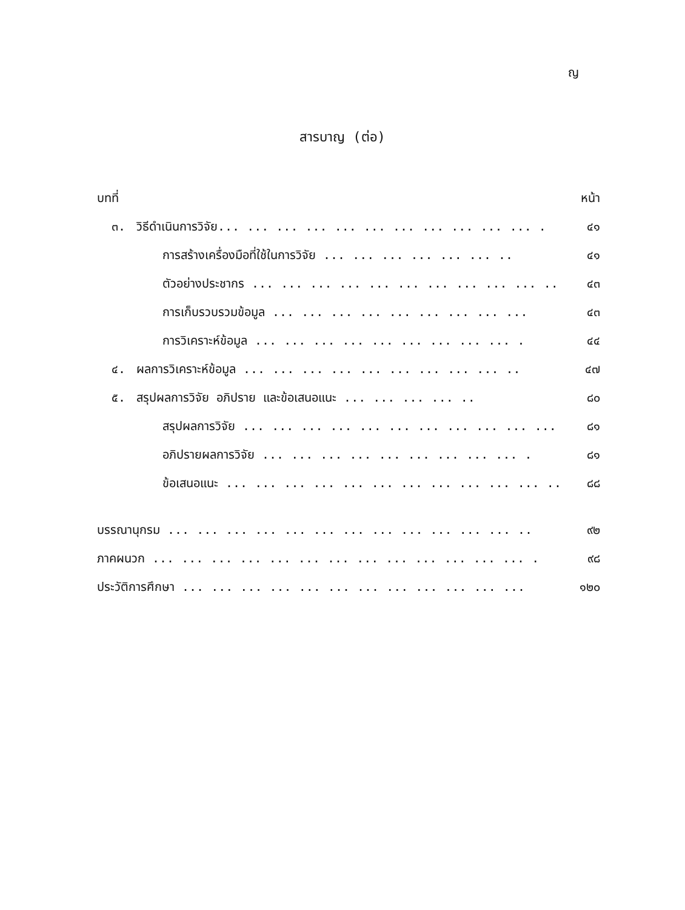ญ
สารบาญ (ต่อ)
บทที่ หน้า
๓. วิธีดำเนินการวิจัย... ... ... ... ... ... ... ... ... ... ... . ๔๑
การสร้างเครื่องมือที่ใช้ในการวิจัย ... ... ... ... ... ... .. ๔๑
ตัวอย่างประชากร ... ... ... ... ... ... ... ... ... ... .. ๔๓
การเก็บรวบรวมข้อมูล ... ... ... ... ... ... ... ... ... ๔๓
การวิเคราะห์ข้อมูล ... ... ... ... ... ... ... ... ... . ๔๔
๔. ผลการวิเคราะห์ข้อมูล ... ... ... ... ... ... ... ... ... .. ๔๗
๕. สรุปผลการวิจัย อภิปราย และข้อเสนอแนะ ... ... ... ... .. ๘๐
สรุปผลการวิจัย ... ... ... ... ... ... ... ... ... ... ... ๘๑
อภิปรายผลการวิจัย ... ... ... ... ... ... ... ... ... . ๘๑
ข้อเสนอแนะ ... ... ... ... ... ... ... ... ... ... ... ... ๘๘
บรรณานุกรม ... ... ... ... ... ... ... ... ... ... ... ... .. ๙๒
ภาคผนวก ... ... ... ... ... ... ... ... ... ... ... ... ... . ๙๘
ประวัติการศึกษา ... ... ... ... ... ... ... ... ... ... ... ... ๑๒๐